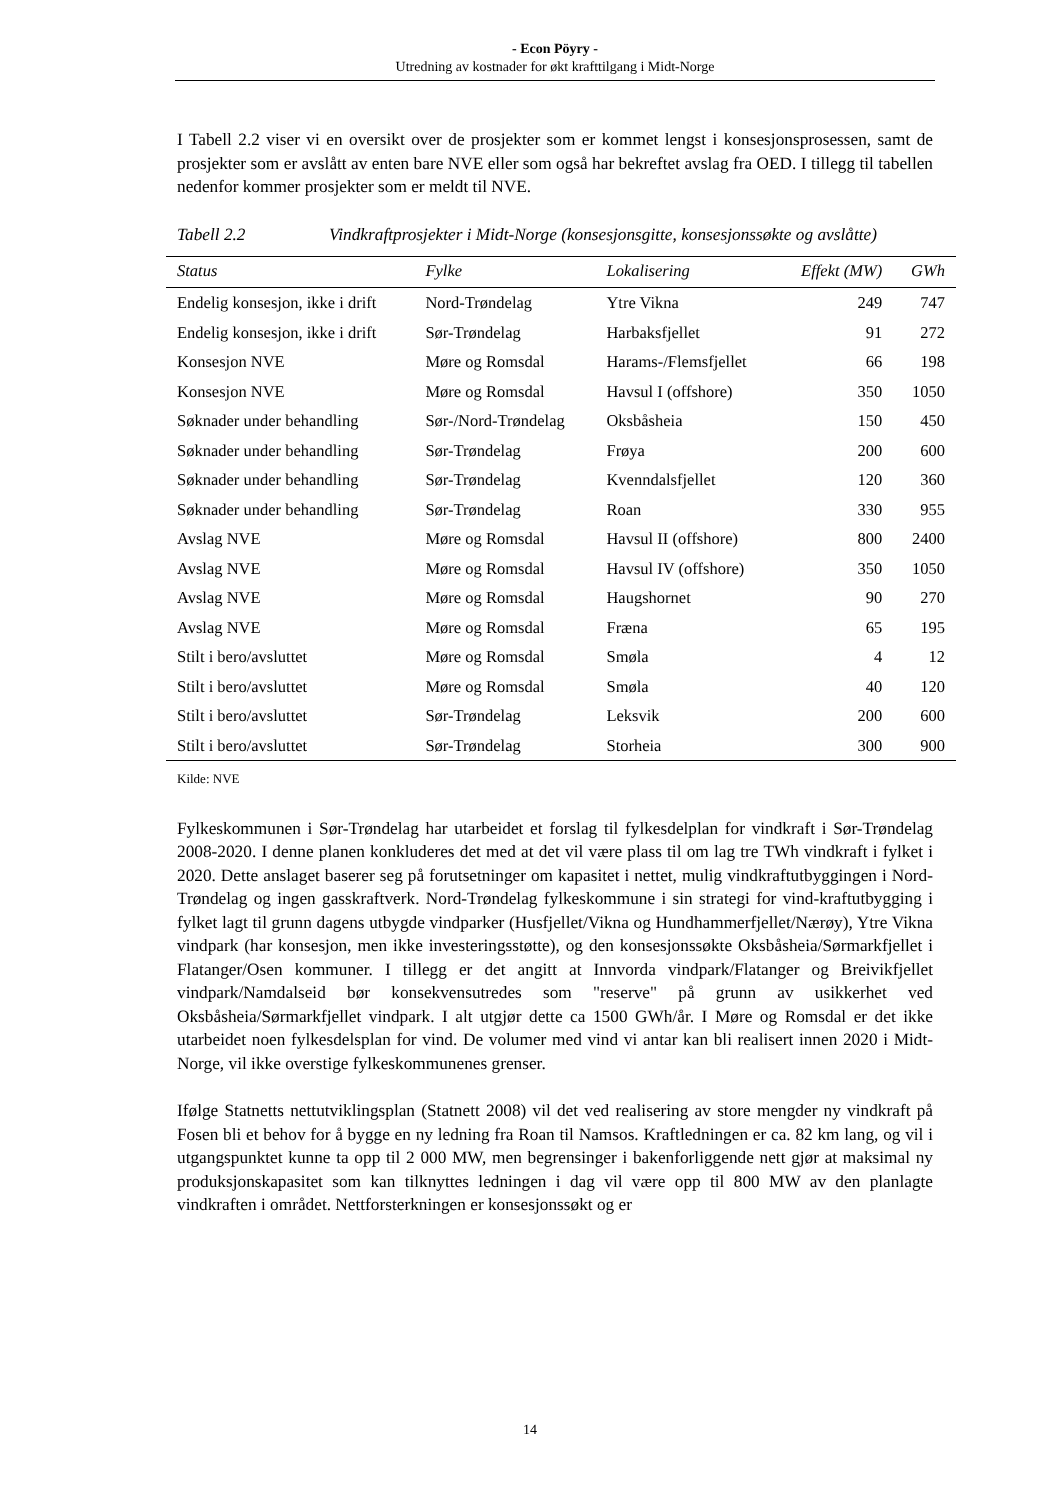- Econ Pöyry -
Utredning av kostnader for økt krafttilgang i Midt-Norge
I Tabell 2.2 viser vi en oversikt over de prosjekter som er kommet lengst i konsesjonsprosessen, samt de prosjekter som er avslått av enten bare NVE eller som også har bekreftet avslag fra OED. I tillegg til tabellen nedenfor kommer prosjekter som er meldt til NVE.
Tabell 2.2 Vindkraftprosjekter i Midt-Norge (konsesjonsgitte, konsesjonssøkte og avslåtte)
| Status | Fylke | Lokalisering | Effekt (MW) | GWh |
| --- | --- | --- | --- | --- |
| Endelig konsesjon, ikke i drift | Nord-Trøndelag | Ytre Vikna | 249 | 747 |
| Endelig konsesjon, ikke i drift | Sør-Trøndelag | Harbaksfjellet | 91 | 272 |
| Konsesjon NVE | Møre og Romsdal | Harams-/Flemsfjellet | 66 | 198 |
| Konsesjon NVE | Møre og Romsdal | Havsul I (offshore) | 350 | 1050 |
| Søknader under behandling | Sør-/Nord-Trøndelag | Oksbåsheia | 150 | 450 |
| Søknader under behandling | Sør-Trøndelag | Frøya | 200 | 600 |
| Søknader under behandling | Sør-Trøndelag | Kvenndalsfjellet | 120 | 360 |
| Søknader under behandling | Sør-Trøndelag | Roan | 330 | 955 |
| Avslag NVE | Møre og Romsdal | Havsul II (offshore) | 800 | 2400 |
| Avslag NVE | Møre og Romsdal | Havsul IV (offshore) | 350 | 1050 |
| Avslag NVE | Møre og Romsdal | Haugshornet | 90 | 270 |
| Avslag NVE | Møre og Romsdal | Fræna | 65 | 195 |
| Stilt i bero/avsluttet | Møre og Romsdal | Smøla | 4 | 12 |
| Stilt i bero/avsluttet | Møre og Romsdal | Smøla | 40 | 120 |
| Stilt i bero/avsluttet | Sør-Trøndelag | Leksvik | 200 | 600 |
| Stilt i bero/avsluttet | Sør-Trøndelag | Storheia | 300 | 900 |
Kilde: NVE
Fylkeskommunen i Sør-Trøndelag har utarbeidet et forslag til fylkesdelplan for vindkraft i Sør-Trøndelag 2008-2020. I denne planen konkluderes det med at det vil være plass til om lag tre TWh vindkraft i fylket i 2020. Dette anslaget baserer seg på forutsetninger om kapasitet i nettet, mulig vindkraftutbyggingen i Nord-Trøndelag og ingen gasskraftverk. Nord-Trøndelag fylkeskommune i sin strategi for vind-kraftutbygging i fylket lagt til grunn dagens utbygde vindparker (Husfjellet/Vikna og Hundhammerfjellet/Nærøy), Ytre Vikna vindpark (har konsesjon, men ikke investeringsstøtte), og den konsesjonssøkte Oksbåsheia/Sørmarkfjellet i Flatanger/Osen kommuner. I tillegg er det angitt at Innvorda vindpark/Flatanger og Breivikfjellet vindpark/Namdalseid bør konsekvensutredes som "reserve" på grunn av usikkerhet ved Oksbåsheia/Sørmarkfjellet vindpark. I alt utgjør dette ca 1500 GWh/år. I Møre og Romsdal er det ikke utarbeidet noen fylkesdelsplan for vind. De volumer med vind vi antar kan bli realisert innen 2020 i Midt-Norge, vil ikke overstige fylkeskommunenes grenser.
Ifølge Statnetts nettutviklingsplan (Statnett 2008) vil det ved realisering av store mengder ny vindkraft på Fosen bli et behov for å bygge en ny ledning fra Roan til Namsos. Kraftledningen er ca. 82 km lang, og vil i utgangspunktet kunne ta opp til 2 000 MW, men begrensinger i bakenforliggende nett gjør at maksimal ny produksjonskapasitet som kan tilknyttes ledningen i dag vil være opp til 800 MW av den planlagte vindkraften i området. Nettforsterkningen er konsesjonssøkt og er
14